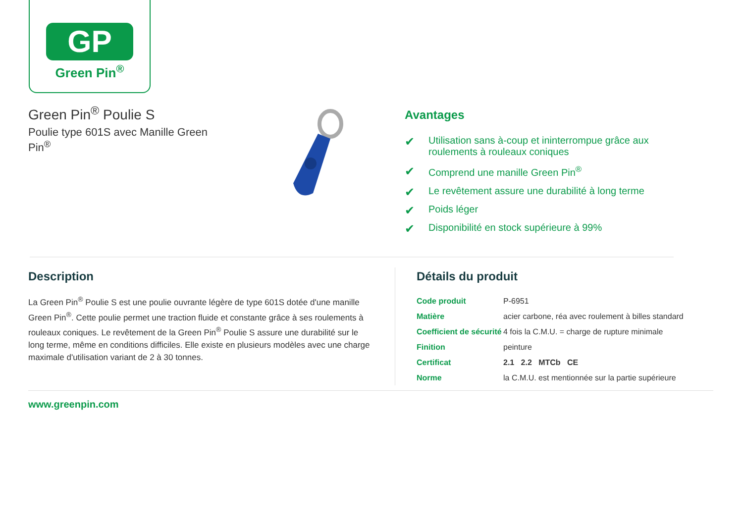GP
Green Pin<sup>®</sup>
Green Pin<sup>®</sup> Poulie S
Poulie type 601S avec Manille Green Pin<sup>®</sup>
Avantages
✔ Utilisation sans à-coup et ininterrompue grâce aux roulements à rouleaux coniques
✔ Comprend une manille Green Pin<sup>®</sup>
✔ Le revêtement assure une durabilité à long terme
✔ Poids léger
✔ Disponibilité en stock supérieure à 99%
Description
La Green Pin<sup>®</sup> Poulie S est une poulie ouvrante légère de type 601S dotée d'une manille Green Pin<sup>®</sup>. Cette poulie permet une traction fluide et constante grâce à ses roulements à rouleaux coniques. Le revêtement de la Green Pin<sup>®</sup> Poulie S assure une durabilité sur le long terme, même en conditions difficiles. Elle existe en plusieurs modèles avec une charge maximale d'utilisation variant de 2 à 30 tonnes.
Détails du produit
| Code produit | P-6951 |
| Matière | acier carbone, réa avec roulement à billes standard |
| Coefficient de sécurité | 4 fois la C.M.U. = charge de rupture minimale |
| Finition | peinture |
| Certificat | 2.1 2.2 MTCb CE |
| Norme | la C.M.U. est mentionnée sur la partie supérieure |
www.greenpin.com